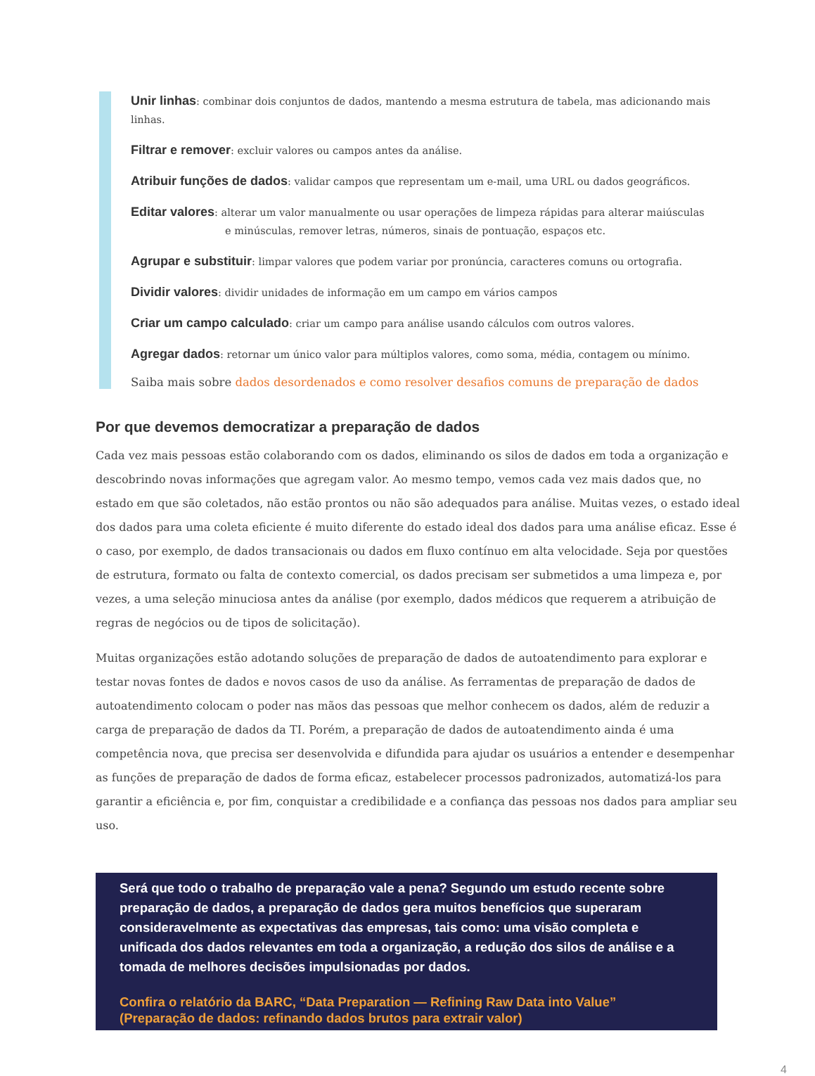Unir linhas: combinar dois conjuntos de dados, mantendo a mesma estrutura de tabela, mas adicionando mais linhas.
Filtrar e remover: excluir valores ou campos antes da análise.
Atribuir funções de dados: validar campos que representam um e-mail, uma URL ou dados geográficos.
Editar valores: alterar um valor manualmente ou usar operações de limpeza rápidas para alterar maiúsculas
e minúsculas, remover letras, números, sinais de pontuação, espaços etc.
Agrupar e substituir: limpar valores que podem variar por pronúncia, caracteres comuns ou ortografia.
Dividir valores: dividir unidades de informação em um campo em vários campos
Criar um campo calculado: criar um campo para análise usando cálculos com outros valores.
Agregar dados: retornar um único valor para múltiplos valores, como soma, média, contagem ou mínimo.
Saiba mais sobre dados desordenados e como resolver desafios comuns de preparação de dados
Por que devemos democratizar a preparação de dados
Cada vez mais pessoas estão colaborando com os dados, eliminando os silos de dados em toda a organização e descobrindo novas informações que agregam valor. Ao mesmo tempo, vemos cada vez mais dados que, no estado em que são coletados, não estão prontos ou não são adequados para análise. Muitas vezes, o estado ideal dos dados para uma coleta eficiente é muito diferente do estado ideal dos dados para uma análise eficaz. Esse é o caso, por exemplo, de dados transacionais ou dados em fluxo contínuo em alta velocidade. Seja por questões de estrutura, formato ou falta de contexto comercial, os dados precisam ser submetidos a uma limpeza e, por vezes, a uma seleção minuciosa antes da análise (por exemplo, dados médicos que requerem a atribuição de regras de negócios ou de tipos de solicitação).
Muitas organizações estão adotando soluções de preparação de dados de autoatendimento para explorar e testar novas fontes de dados e novos casos de uso da análise. As ferramentas de preparação de dados de autoatendimento colocam o poder nas mãos das pessoas que melhor conhecem os dados, além de reduzir a carga de preparação de dados da TI. Porém, a preparação de dados de autoatendimento ainda é uma competência nova, que precisa ser desenvolvida e difundida para ajudar os usuários a entender e desempenhar as funções de preparação de dados de forma eficaz, estabelecer processos padronizados, automatizá-los para garantir a eficiência e, por fim, conquistar a credibilidade e a confiança das pessoas nos dados para ampliar seu uso.
Será que todo o trabalho de preparação vale a pena? Segundo um estudo recente sobre preparação de dados, a preparação de dados gera muitos benefícios que superaram consideravelmente as expectativas das empresas, tais como: uma visão completa e unificada dos dados relevantes em toda a organização, a redução dos silos de análise e a tomada de melhores decisões impulsionadas por dados.
Confira o relatório da BARC, “Data Preparation — Refining Raw Data into Value” (Preparação de dados: refinando dados brutos para extrair valor)
4